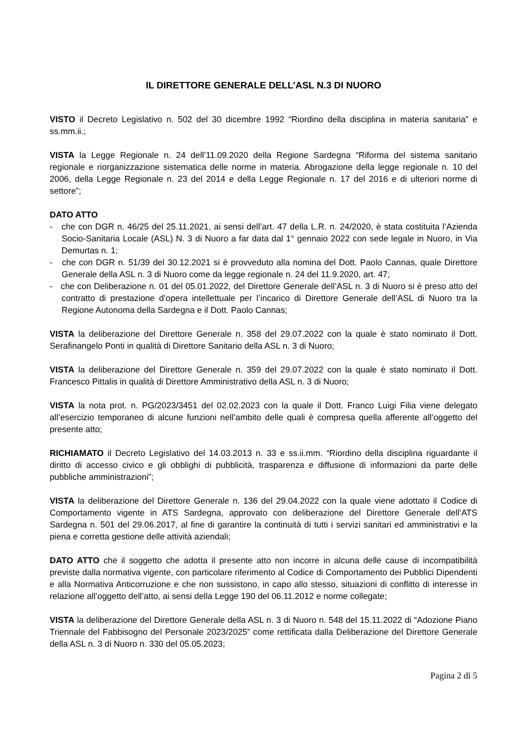IL DIRETTORE GENERALE DELL’ASL N.3 DI NUORO
VISTO il Decreto Legislativo n. 502 del 30 dicembre 1992 “Riordino della disciplina in materia sanitaria” e ss.mm.ii.;
VISTA la Legge Regionale n. 24 dell’11.09.2020 della Regione Sardegna “Riforma del sistema sanitario regionale e riorganizzazione sistematica delle norme in materia. Abrogazione della legge regionale n. 10 del 2006, della Legge Regionale n. 23 del 2014 e della Legge Regionale n. 17 del 2016 e di ulteriori norme di settore”;
DATO ATTO
- che con DGR n. 46/25 del 25.11.2021, ai sensi dell’art. 47 della L.R. n. 24/2020, è stata costituita l’Azienda Socio-Sanitaria Locale (ASL) N. 3 di Nuoro a far data dal 1° gennaio 2022 con sede legale in Nuoro, in Via Demurtas n. 1;
- che con DGR n. 51/39 del 30.12.2021 si è provveduto alla nomina del Dott. Paolo Cannas, quale Direttore Generale della ASL n. 3 di Nuoro come da legge regionale n. 24 del 11.9.2020, art. 47;
- che con Deliberazione n. 01 del 05.01.2022, del Direttore Generale dell’ASL n. 3 di Nuoro si è preso atto del contratto di prestazione d’opera intellettuale per l’incarico di Direttore Generale dell’ASL di Nuoro tra la Regione Autonoma della Sardegna e il Dott. Paolo Cannas;
VISTA la deliberazione del Direttore Generale n. 358 del 29.07.2022 con la quale è stato nominato il Dott. Serafinangelo Ponti in qualità di Direttore Sanitario della ASL n. 3 di Nuoro;
VISTA la deliberazione del Direttore Generale n. 359 del 29.07.2022 con la quale è stato nominato il Dott. Francesco Pittalis in qualità di Direttore Amministrativo della ASL n. 3 di Nuoro;
VISTA la nota prot. n. PG/2023/3451 del 02.02.2023 con la quale il Dott. Franco Luigi Filia viene delegato all’esercizio temporaneo di alcune funzioni nell’ambito delle quali è compresa quella afferente all’oggetto del presente atto;
RICHIAMATO il Decreto Legislativo del 14.03.2013 n. 33 e ss.ii.mm. “Riordino della disciplina riguardante il diritto di accesso civico e gli obblighi di pubblicità, trasparenza e diffusione di informazioni da parte delle pubbliche amministrazioni”;
VISTA la deliberazione del Direttore Generale n. 136 del 29.04.2022 con la quale viene adottato il Codice di Comportamento vigente in ATS Sardegna, approvato con deliberazione del Direttore Generale dell’ATS Sardegna n. 501 del 29.06.2017, al fine di garantire la continuità di tutti i servizi sanitari ed amministrativi e la piena e corretta gestione delle attività aziendali;
DATO ATTO che il soggetto che adotta il presente atto non incorre in alcuna delle cause di incompatibilità previste dalla normativa vigente, con particolare riferimento al Codice di Comportamento dei Pubblici Dipendenti e alla Normativa Anticorruzione e che non sussistono, in capo allo stesso, situazioni di conflitto di interesse in relazione all’oggetto dell’atto, ai sensi della Legge 190 del 06.11.2012 e norme collegate;
VISTA la deliberazione del Direttore Generale della ASL n. 3 di Nuoro n. 548 del 15.11.2022 di “Adozione Piano Triennale del Fabbisogno del Personale 2023/2025” come rettificata dalla Deliberazione del Direttore Generale della ASL n. 3 di Nuoro n. 330 del 05.05.2023;
Pagina 2 di 5